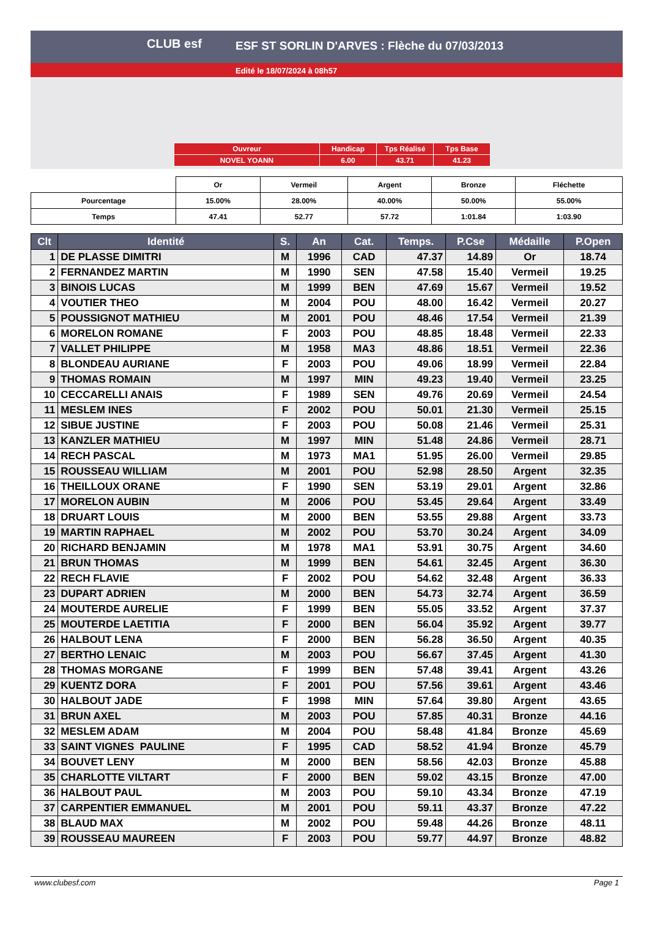CLUB esf
ESF ST SORLIN D'ARVES : Flèche du 07/03/2013
Edité le 18/07/2024 à 08h57
| Ouvreur | Handicap | Tps Réalisé | Tps Base |
| NOVEL YOANN | 6.00 | 43.71 | 41.23 |
| | Or | Vermeil | Argent | Bronze | Fléchette |
| Pourcentage | 15.00% | 28.00% | 40.00% | 50.00% | 55.00% |
| Temps | 47.41 | 52.77 | 57.72 | 1:01.84 | 1:03.90 |
| Clt | Identité | S. | An | Cat. | Temps. | P.Cse | Médaille | P.Open |
| --- | --- | --- | --- | --- | --- | --- | --- | --- |
| 1 | DE PLASSE DIMITRI | M | 1996 | CAD | 47.37 | 14.89 | Or | 18.74 |
| 2 | FERNANDEZ MARTIN | M | 1990 | SEN | 47.58 | 15.40 | Vermeil | 19.25 |
| 3 | BINOIS LUCAS | M | 1999 | BEN | 47.69 | 15.67 | Vermeil | 19.52 |
| 4 | VOUTIER THEO | M | 2004 | POU | 48.00 | 16.42 | Vermeil | 20.27 |
| 5 | POUSSIGNOT MATHIEU | M | 2001 | POU | 48.46 | 17.54 | Vermeil | 21.39 |
| 6 | MORELON ROMANE | F | 2003 | POU | 48.85 | 18.48 | Vermeil | 22.33 |
| 7 | VALLET PHILIPPE | M | 1958 | MA3 | 48.86 | 18.51 | Vermeil | 22.36 |
| 8 | BLONDEAU AURIANE | F | 2003 | POU | 49.06 | 18.99 | Vermeil | 22.84 |
| 9 | THOMAS ROMAIN | M | 1997 | MIN | 49.23 | 19.40 | Vermeil | 23.25 |
| 10 | CECCARELLI ANAIS | F | 1989 | SEN | 49.76 | 20.69 | Vermeil | 24.54 |
| 11 | MESLEM INES | F | 2002 | POU | 50.01 | 21.30 | Vermeil | 25.15 |
| 12 | SIBUE JUSTINE | F | 2003 | POU | 50.08 | 21.46 | Vermeil | 25.31 |
| 13 | KANZLER MATHIEU | M | 1997 | MIN | 51.48 | 24.86 | Vermeil | 28.71 |
| 14 | RECH PASCAL | M | 1973 | MA1 | 51.95 | 26.00 | Vermeil | 29.85 |
| 15 | ROUSSEAU WILLIAM | M | 2001 | POU | 52.98 | 28.50 | Argent | 32.35 |
| 16 | THEILLOUX ORANE | F | 1990 | SEN | 53.19 | 29.01 | Argent | 32.86 |
| 17 | MORELON AUBIN | M | 2006 | POU | 53.45 | 29.64 | Argent | 33.49 |
| 18 | DRUART LOUIS | M | 2000 | BEN | 53.55 | 29.88 | Argent | 33.73 |
| 19 | MARTIN RAPHAEL | M | 2002 | POU | 53.70 | 30.24 | Argent | 34.09 |
| 20 | RICHARD BENJAMIN | M | 1978 | MA1 | 53.91 | 30.75 | Argent | 34.60 |
| 21 | BRUN THOMAS | M | 1999 | BEN | 54.61 | 32.45 | Argent | 36.30 |
| 22 | RECH FLAVIE | F | 2002 | POU | 54.62 | 32.48 | Argent | 36.33 |
| 23 | DUPART ADRIEN | M | 2000 | BEN | 54.73 | 32.74 | Argent | 36.59 |
| 24 | MOUTERDE AURELIE | F | 1999 | BEN | 55.05 | 33.52 | Argent | 37.37 |
| 25 | MOUTERDE LAETITIA | F | 2000 | BEN | 56.04 | 35.92 | Argent | 39.77 |
| 26 | HALBOUT LENA | F | 2000 | BEN | 56.28 | 36.50 | Argent | 40.35 |
| 27 | BERTHO LENAIC | M | 2003 | POU | 56.67 | 37.45 | Argent | 41.30 |
| 28 | THOMAS MORGANE | F | 1999 | BEN | 57.48 | 39.41 | Argent | 43.26 |
| 29 | KUENTZ DORA | F | 2001 | POU | 57.56 | 39.61 | Argent | 43.46 |
| 30 | HALBOUT JADE | F | 1998 | MIN | 57.64 | 39.80 | Argent | 43.65 |
| 31 | BRUN AXEL | M | 2003 | POU | 57.85 | 40.31 | Bronze | 44.16 |
| 32 | MESLEM ADAM | M | 2004 | POU | 58.48 | 41.84 | Bronze | 45.69 |
| 33 | SAINT VIGNES PAULINE | F | 1995 | CAD | 58.52 | 41.94 | Bronze | 45.79 |
| 34 | BOUVET LENY | M | 2000 | BEN | 58.56 | 42.03 | Bronze | 45.88 |
| 35 | CHARLOTTE VILTART | F | 2000 | BEN | 59.02 | 43.15 | Bronze | 47.00 |
| 36 | HALBOUT PAUL | M | 2003 | POU | 59.10 | 43.34 | Bronze | 47.19 |
| 37 | CARPENTIER EMMANUEL | M | 2001 | POU | 59.11 | 43.37 | Bronze | 47.22 |
| 38 | BLAUD MAX | M | 2002 | POU | 59.48 | 44.26 | Bronze | 48.11 |
| 39 | ROUSSEAU MAUREEN | F | 2003 | POU | 59.77 | 44.97 | Bronze | 48.82 |
www.clubesf.com Page 1